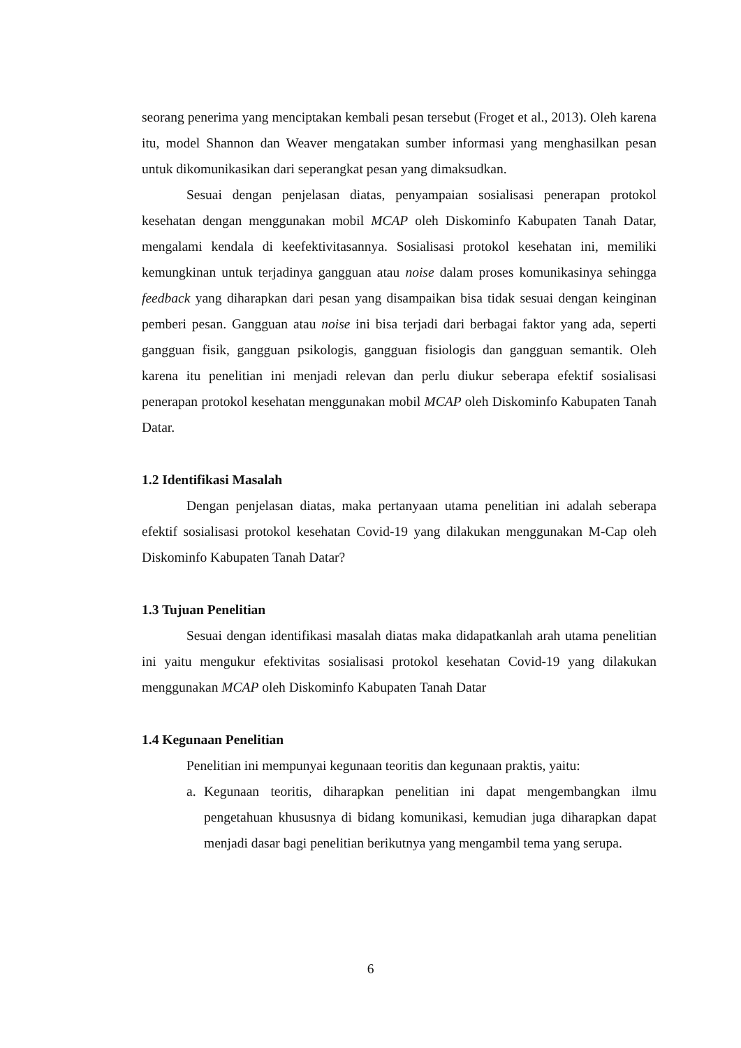seorang penerima yang menciptakan kembali pesan tersebut (Froget et al., 2013). Oleh karena itu, model Shannon dan Weaver mengatakan sumber informasi yang menghasilkan pesan untuk dikomunikasikan dari seperangkat pesan yang dimaksudkan.
Sesuai dengan penjelasan diatas, penyampaian sosialisasi penerapan protokol kesehatan dengan menggunakan mobil MCAP oleh Diskominfo Kabupaten Tanah Datar, mengalami kendala di keefektivitasannya. Sosialisasi protokol kesehatan ini, memiliki kemungkinan untuk terjadinya gangguan atau noise dalam proses komunikasinya sehingga feedback yang diharapkan dari pesan yang disampaikan bisa tidak sesuai dengan keinginan pemberi pesan. Gangguan atau noise ini bisa terjadi dari berbagai faktor yang ada, seperti gangguan fisik, gangguan psikologis, gangguan fisiologis dan gangguan semantik. Oleh karena itu penelitian ini menjadi relevan dan perlu diukur seberapa efektif sosialisasi penerapan protokol kesehatan menggunakan mobil MCAP oleh Diskominfo Kabupaten Tanah Datar.
1.2 Identifikasi Masalah
Dengan penjelasan diatas, maka pertanyaan utama penelitian ini adalah seberapa efektif sosialisasi protokol kesehatan Covid-19 yang dilakukan menggunakan M-Cap oleh Diskominfo Kabupaten Tanah Datar?
1.3 Tujuan Penelitian
Sesuai dengan identifikasi masalah diatas maka didapatkanlah arah utama penelitian ini yaitu mengukur efektivitas sosialisasi protokol kesehatan Covid-19 yang dilakukan menggunakan MCAP oleh Diskominfo Kabupaten Tanah Datar
1.4 Kegunaan Penelitian
Penelitian ini mempunyai kegunaan teoritis dan kegunaan praktis, yaitu:
a. Kegunaan teoritis, diharapkan penelitian ini dapat mengembangkan ilmu pengetahuan khususnya di bidang komunikasi, kemudian juga diharapkan dapat menjadi dasar bagi penelitian berikutnya yang mengambil tema yang serupa.
6